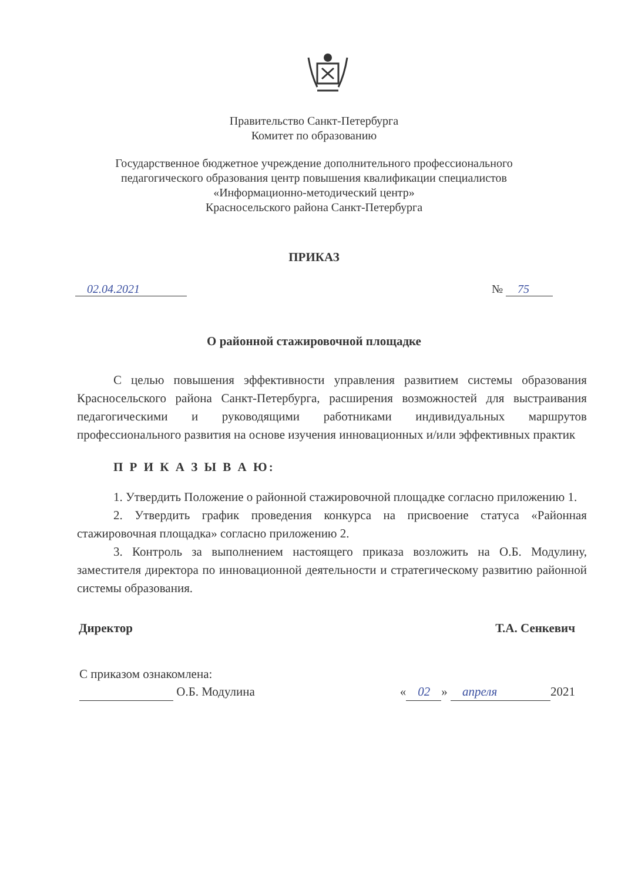Правительство Санкт-Петербурга
Комитет по образованию
Государственное бюджетное учреждение дополнительного профессионального
педагогического образования центр повышения квалификации специалистов
«Информационно-методический центр»
Красносельского района Санкт-Петербурга
ПРИКАЗ
02.04.2021 № 75
О районной стажировочной площадке
С целью повышения эффективности управления развитием системы образования Красносельского района Санкт-Петербурга, расширения возможностей для выстраивания педагогическими и руководящими работниками индивидуальных маршрутов профессионального развития на основе изучения инновационных и/или эффективных практик
П Р И К А З Ы В А Ю:
1. Утвердить Положение о районной стажировочной площадке согласно приложению 1.
2. Утвердить график проведения конкурса на присвоение статуса «Районная стажировочная площадка» согласно приложению 2.
3. Контроль за выполнением настоящего приказа возложить на О.Б. Модулину, заместителя директора по инновационной деятельности и стратегическому развитию районной системы образования.
Директор Т.А. Сенкевич
С приказом ознакомлена:
О.Б. Модулина « 02 » апреля 2021